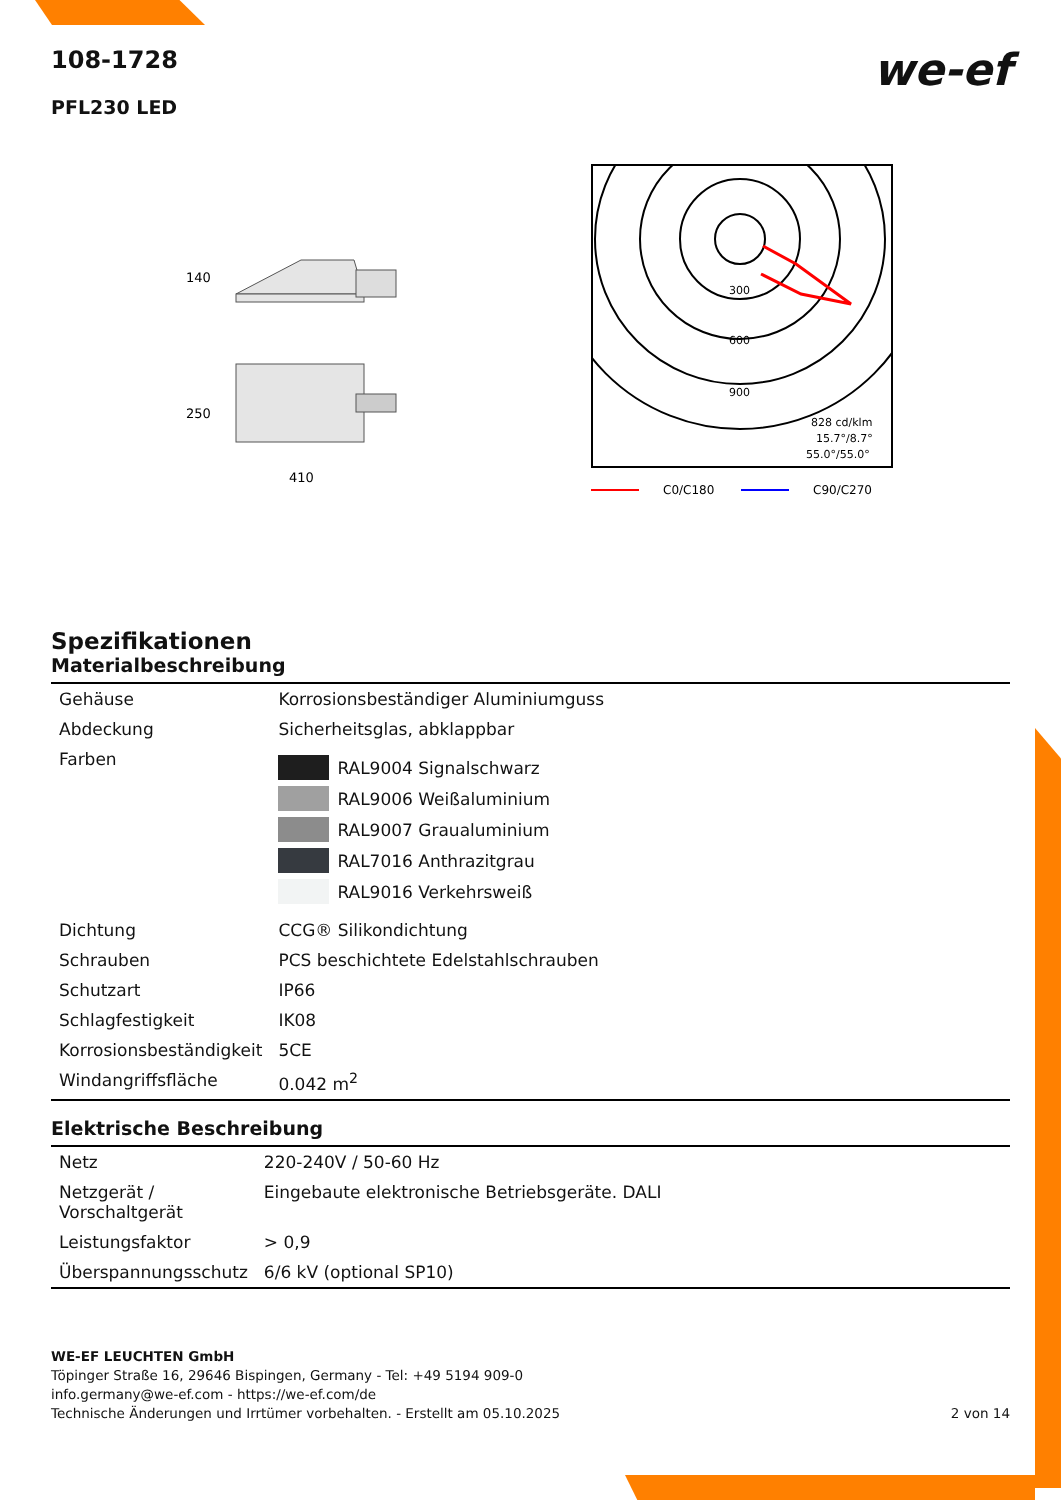we-ef
108-1728
PFL230 LED
140
250
410
300
600
900
828 cd/klm
15.7°/8.7°
55.0°/55.0°
C0/C180
C90/C270
Spezifikationen
Materialbeschreibung
| Gehäuse | Korrosionsbeständiger Aluminiumguss |
| Abdeckung | Sicherheitsglas, abklappbar |
| Farben | RAL9004 Signalschwarz RAL9006 Weißaluminium RAL9007 Graualuminium RAL7016 Anthrazitgrau RAL9016 Verkehrsweiß |
| Dichtung | CCG® Silikondichtung |
| Schrauben | PCS beschichtete Edelstahlschrauben |
| Schutzart | IP66 |
| Schlagfestigkeit | IK08 |
| Korrosionsbeständigkeit | 5CE |
| Windangriffsfläche | 0.042 m<sup>2</sup> |
Elektrische Beschreibung
| Netz | 220-240V / 50-60 Hz |
| Netzgerät / Vorschaltgerät | Eingebaute elektronische Betriebsgeräte. DALI |
| Leistungsfaktor | > 0,9 |
| Überspannungsschutz | 6/6 kV (optional SP10) |
WE-EF LEUCHTEN GmbH
Töpinger Straße 16, 29646 Bispingen, Germany - Tel: +49 5194 909-0
info.germany@we-ef.com - https://we-ef.com/de
Technische Änderungen und Irrtümer vorbehalten. - Erstellt am 05.10.2025 2 von 14